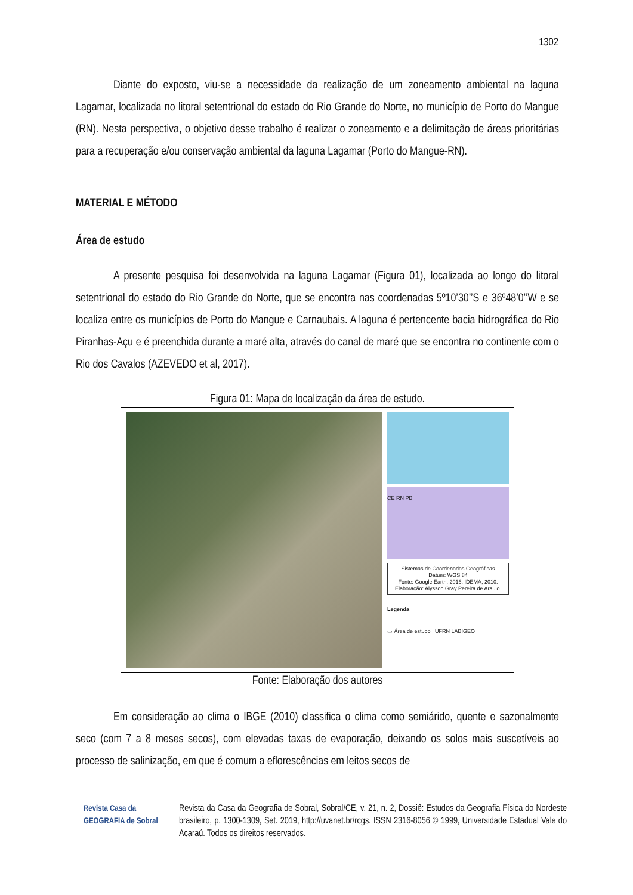1302
Diante do exposto, viu-se a necessidade da realização de um zoneamento ambiental na laguna Lagamar, localizada no litoral setentrional do estado do Rio Grande do Norte, no município de Porto do Mangue (RN). Nesta perspectiva, o objetivo desse trabalho é realizar o zoneamento e a delimitação de áreas prioritárias para a recuperação e/ou conservação ambiental da laguna Lagamar (Porto do Mangue-RN).
MATERIAL E MÉTODO
Área de estudo
A presente pesquisa foi desenvolvida na laguna Lagamar (Figura 01), localizada ao longo do litoral setentrional do estado do Rio Grande do Norte, que se encontra nas coordenadas 5º10’30’’S e 36º48’0’’W e se localiza entre os municípios de Porto do Mangue e Carnaubais. A laguna é pertencente bacia hidrográfica do Rio Piranhas-Açu e é preenchida durante a maré alta, através do canal de maré que se encontra no continente com o Rio dos Cavalos (AZEVEDO et al, 2017).
Figura 01: Mapa de localização da área de estudo.
CE RN PB
Sistemas de Coordenadas Geográficas
Datum: WGS 84
Fonte: Google Earth, 2016. IDEMA, 2010.
Elaboração: Alysson Gray Pereira de Araujo.
Legenda
▭ Área de estudo UFRN LABIGEO
Fonte: Elaboração dos autores
Em consideração ao clima o IBGE (2010) classifica o clima como semiárido, quente e sazonalmente seco (com 7 a 8 meses secos), com elevadas taxas de evaporação, deixando os solos mais suscetíveis ao processo de salinização, em que é comum a eflorescências em leitos secos de
Revista Casa da GEOGRAFIA de Sobral
Revista da Casa da Geografia de Sobral, Sobral/CE, v. 21, n. 2, Dossiê: Estudos da Geografia Física do Nordeste brasileiro, p. 1300-1309, Set. 2019, http://uvanet.br/rcgs. ISSN 2316-8056 © 1999, Universidade Estadual Vale do Acaraú. Todos os direitos reservados.